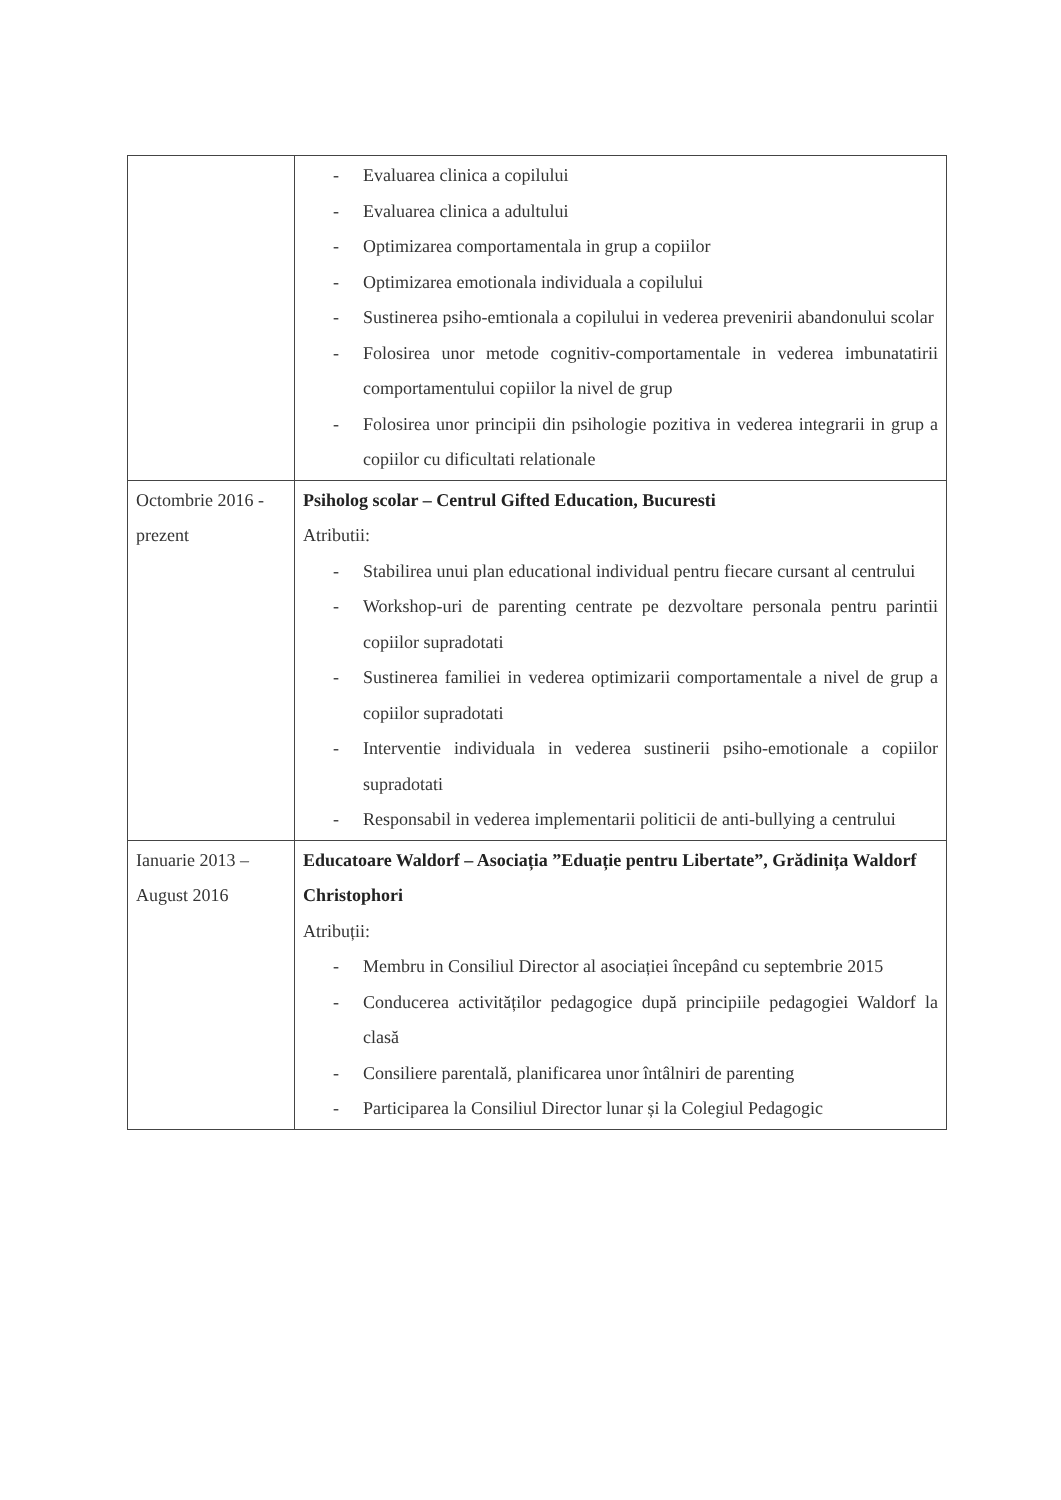| | - Evaluarea clinica a copilului - Evaluarea clinica a adultului - Optimizarea comportamentala in grup a copiilor - Optimizarea emotionala individuala a copilului - Sustinerea psiho-emtionala a copilului in vederea prevenirii abandonului scolar - Folosirea unor metode cognitiv-comportamentale in vederea imbunatatirii comportamentului copiilor la nivel de grup - Folosirea unor principii din psihologie pozitiva in vederea integrarii in grup a copiilor cu dificultati relationale |
| Octombrie 2016 - prezent | Psiholog scolar – Centrul Gifted Education, Bucuresti Atributii: - Stabilirea unui plan educational individual pentru fiecare cursant al centrului - Workshop-uri de parenting centrate pe dezvoltare personala pentru parintii copiilor supradotati - Sustinerea familiei in vederea optimizarii comportamentale a nivel de grup a copiilor supradotati - Interventie individuala in vederea sustinerii psiho-emotionale a copiilor supradotati - Responsabil in vederea implementarii politicii de anti-bullying a centrului |
| Ianuarie 2013 – August 2016 | Educatoare Waldorf – Asociația ”Eduație pentru Libertate”, Grădinița Waldorf Christophori Atribuții: - Membru in Consiliul Director al asociației începând cu septembrie 2015 - Conducerea activităților pedagogice după principiile pedagogiei Waldorf la clasă - Consiliere parentală, planificarea unor întâlniri de parenting - Participarea la Consiliul Director lunar și la Colegiul Pedagogic |